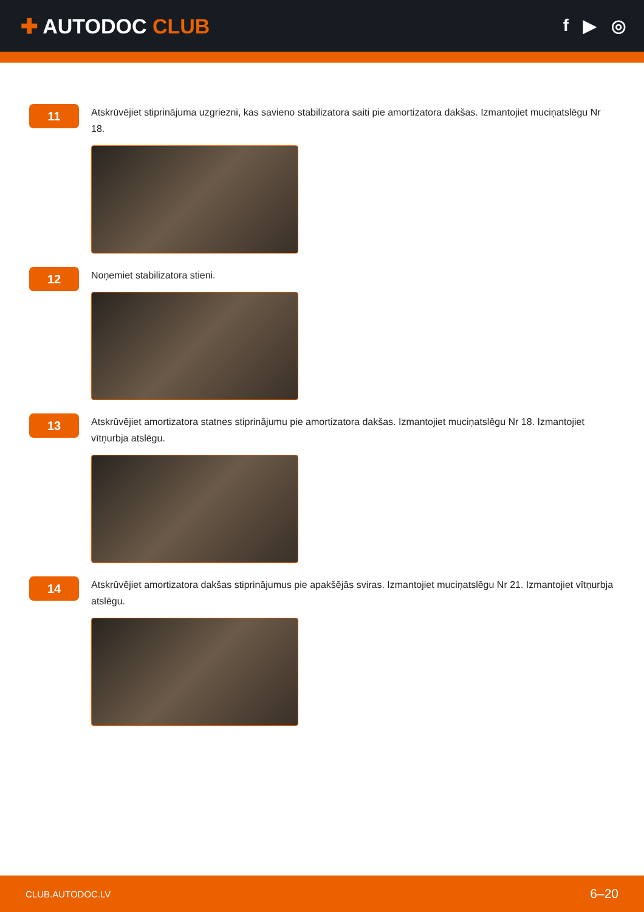✚ AUTODOC CLUB
f ▶ ◎
11
Atskrūvējiet stiprinājuma uzgriezni, kas savieno stabilizatora saiti pie amortizatora dakšas. Izmantojiet muciņatslēgu Nr 18.
12
Noņemiet stabilizatora stieni.
13
Atskrūvējiet amortizatora statnes stiprinājumu pie amortizatora dakšas. Izmantojiet muciņatslēgu Nr 18. Izmantojiet vītņurbja atslēgu.
14
Atskrūvējiet amortizatora dakšas stiprinājumus pie apakšējās sviras. Izmantojiet muciņatslēgu Nr 21. Izmantojiet vītņurbja atslēgu.
CLUB.AUTODOC.LV 6–20